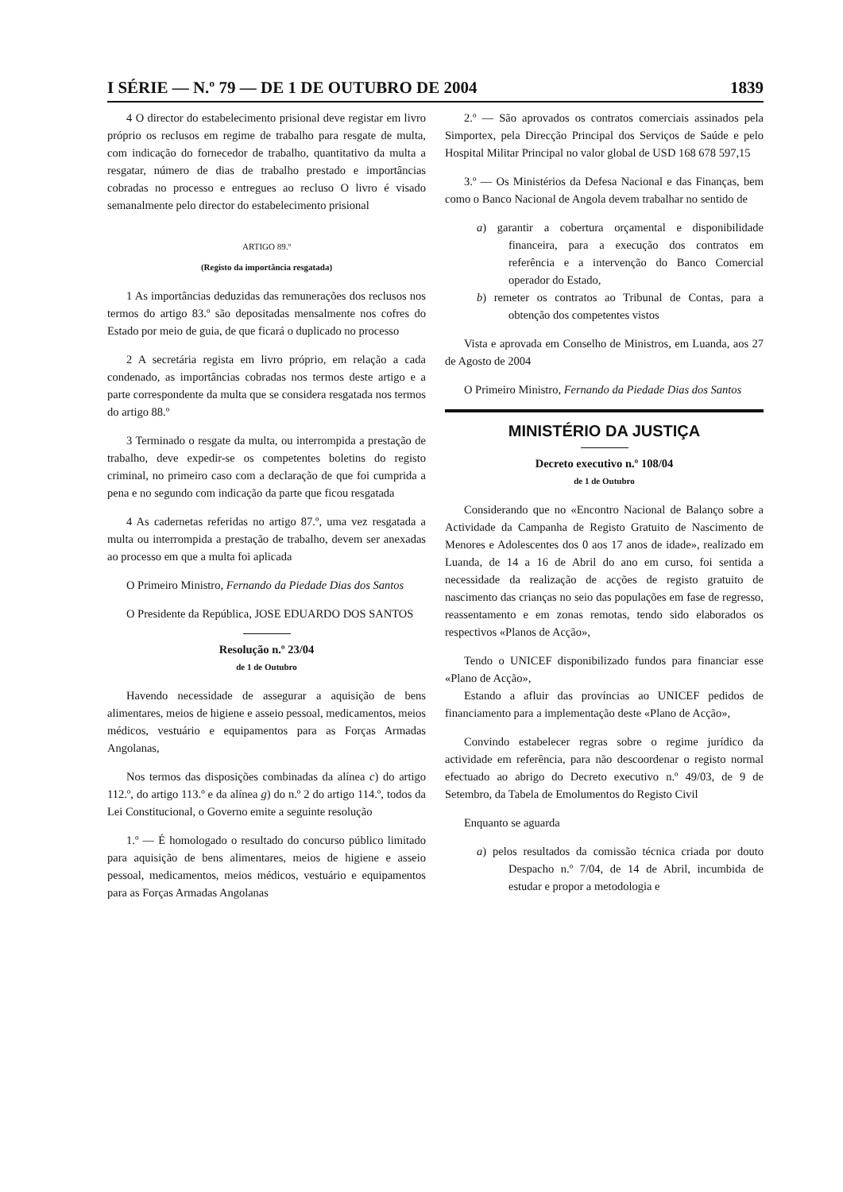I SÉRIE — N.º 79 — DE 1 DE OUTUBRO DE 2004 1839
4 O director do estabelecimento prisional deve registar em livro próprio os reclusos em regime de trabalho para resgate de multa, com indicação do fornecedor de trabalho, quantitativo da multa a resgatar, número de dias de trabalho prestado e importâncias cobradas no processo e entregues ao recluso O livro é visado semanalmente pelo director do estabelecimento prisional
ARTIGO 89.º
(Registo da importância resgatada)
1 As importâncias deduzidas das remunerações dos reclusos nos termos do artigo 83.º são depositadas mensalmente nos cofres do Estado por meio de guia, de que ficará o duplicado no processo
2 A secretária regista em livro próprio, em relação a cada condenado, as importâncias cobradas nos termos deste artigo e a parte correspondente da multa que se considera resgatada nos termos do artigo 88.º
3 Terminado o resgate da multa, ou interrompida a prestação de trabalho, deve expedir-se os competentes boletins do registo criminal, no primeiro caso com a declaração de que foi cumprida a pena e no segundo com indicação da parte que ficou resgatada
4 As cadernetas referidas no artigo 87.º, uma vez resgatada a multa ou interrompida a prestação de trabalho, devem ser anexadas ao processo em que a multa foi aplicada
O Primeiro Ministro, Fernando da Piedade Dias dos Santos
O Presidente da República, JOSE EDUARDO DOS SANTOS
Resolução n.º 23/04
de 1 de Outubro
Havendo necessidade de assegurar a aquisição de bens alimentares, meios de higiene e asseio pessoal, medicamentos, meios médicos, vestuário e equipamentos para as Forças Armadas Angolanas,
Nos termos das disposições combinadas da alínea c) do artigo 112.º, do artigo 113.º e da alínea g) do n.º 2 do artigo 114.º, todos da Lei Constitucional, o Governo emite a seguinte resolução
1.º — É homologado o resultado do concurso público limitado para aquisição de bens alimentares, meios de higiene e asseio pessoal, medicamentos, meios médicos, vestuário e equipamentos para as Forças Armadas Angolanas
2.º — São aprovados os contratos comerciais assinados pela Simportex, pela Direcção Principal dos Serviços de Saúde e pelo Hospital Militar Principal no valor global de USD 168 678 597,15
3.º — Os Ministérios da Defesa Nacional e das Finanças, bem como o Banco Nacional de Angola devem trabalhar no sentido de
a) garantir a cobertura orçamental e disponibilidade financeira, para a execução dos contratos em referência e a intervenção do Banco Comercial operador do Estado,
b) remeter os contratos ao Tribunal de Contas, para a obtenção dos competentes vistos
Vista e aprovada em Conselho de Ministros, em Luanda, aos 27 de Agosto de 2004
O Primeiro Ministro, Fernando da Piedade Dias dos Santos
MINISTÉRIO DA JUSTIÇA
Decreto executivo n.º 108/04
de 1 de Outubro
Considerando que no «Encontro Nacional de Balanço sobre a Actividade da Campanha de Registo Gratuito de Nascimento de Menores e Adolescentes dos 0 aos 17 anos de idade», realizado em Luanda, de 14 a 16 de Abril do ano em curso, foi sentida a necessidade da realização de acções de registo gratuito de nascimento das crianças no seio das populações em fase de regresso, reassentamento e em zonas remotas, tendo sido elaborados os respectivos «Planos de Acção»,
Tendo o UNICEF disponibilizado fundos para financiar esse «Plano de Acção»,
Estando a afluir das províncias ao UNICEF pedidos de financiamento para a implementação deste «Plano de Acção»,
Convindo estabelecer regras sobre o regime jurídico da actividade em referência, para não descoordenar o registo normal efectuado ao abrigo do Decreto executivo n.º 49/03, de 9 de Setembro, da Tabela de Emolumentos do Registo Civil
Enquanto se aguarda
a) pelos resultados da comissão técnica criada por douto Despacho n.º 7/04, de 14 de Abril, incumbida de estudar e propor a metodologia e